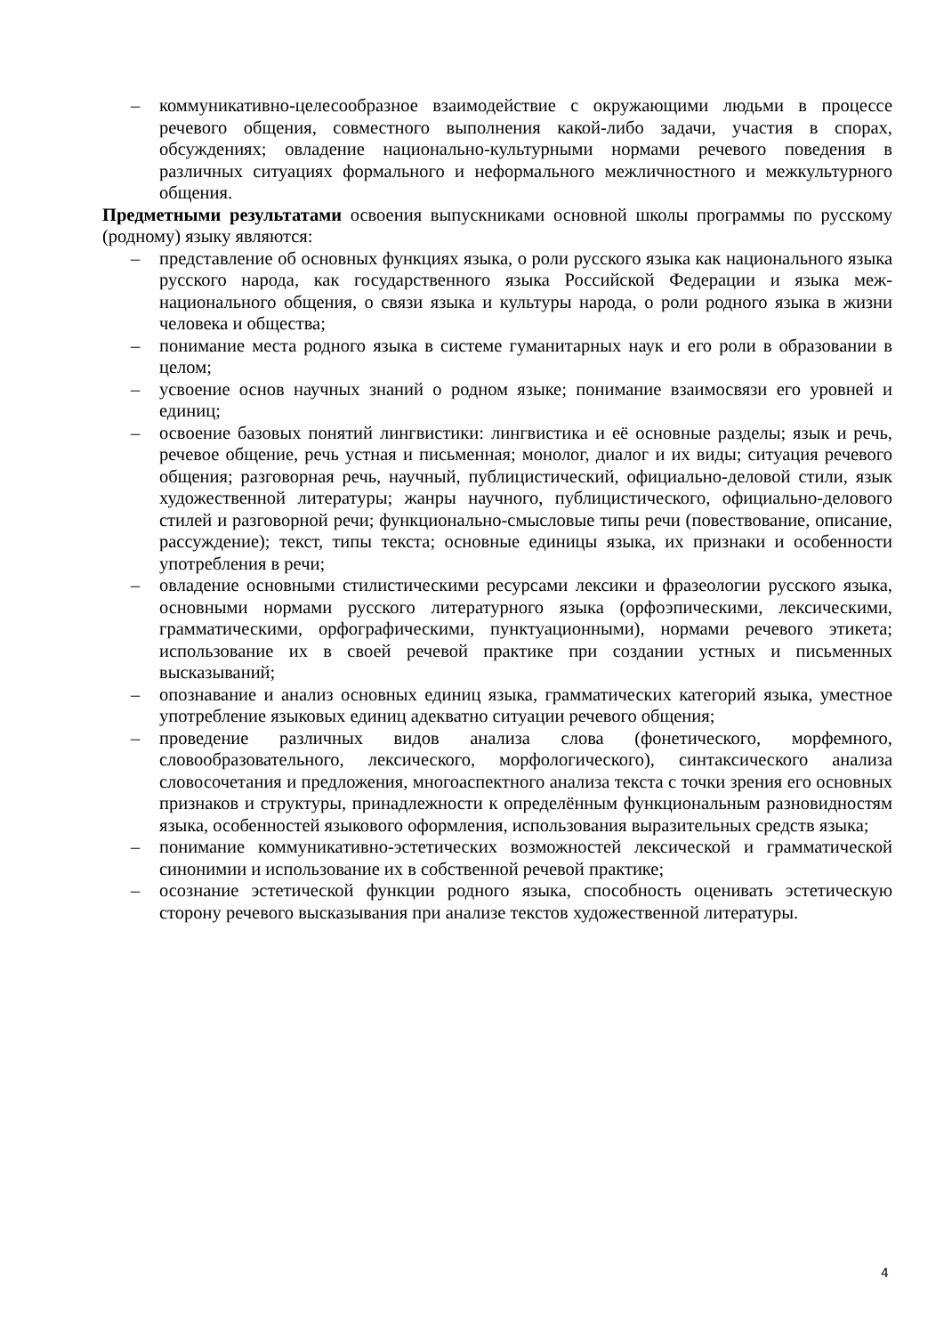– коммуникативно-целесообразное взаимодействие с окружающими людьми в процессе речевого общения, совместного выполнения какой-либо задачи, участия в спорах, обсуждениях; овладение национально-культурными нормами речевого поведения в различных ситуациях формального и неформального межличностного и межкультурного общения.
Предметными результатами освоения выпускниками основной школы программы по русскому (родному) языку являются:
– представление об основных функциях языка, о роли русского языка как национального языка русского народа, как государственного языка Российской Федерации и языка меж-национального общения, о связи языка и культуры народа, о роли родного языка в жизни человека и общества;
– понимание места родного языка в системе гуманитарных наук и его роли в образовании в целом;
– усвоение основ научных знаний о родном языке; понимание взаимосвязи его уровней и единиц;
– освоение базовых понятий лингвистики: лингвистика и её основные разделы; язык и речь, речевое общение, речь устная и письменная; монолог, диалог и их виды; ситуация речевого общения; разговорная речь, научный, публицистический, официально-деловой стили, язык художественной литературы; жанры научного, публицистического, официально-делового стилей и разговорной речи; функционально-смысловые типы речи (повествование, описание, рассуждение); текст, типы текста; основные единицы языка, их признаки и особенности употребления в речи;
– овладение основными стилистическими ресурсами лексики и фразеологии русского языка, основными нормами русского литературного языка (орфоэпическими, лексическими, грамматическими, орфографическими, пунктуационными), нормами речевого этикета; использование их в своей речевой практике при создании устных и письменных высказываний;
– опознавание и анализ основных единиц языка, грамматических категорий языка, уместное употребление языковых единиц адекватно ситуации речевого общения;
– проведение различных видов анализа слова (фонетического, морфемного, словообразовательного, лексического, морфологического), синтаксического анализа словосочетания и предложения, многоаспектного анализа текста с точки зрения его основных признаков и структуры, принадлежности к определённым функциональным разновидностям языка, особенностей языкового оформления, использования выразительных средств языка;
– понимание коммуникативно-эстетических возможностей лексической и грамматической синонимии и использование их в собственной речевой практике;
– осознание эстетической функции родного языка, способность оценивать эстетическую сторону речевого высказывания при анализе текстов художественной литературы.
4